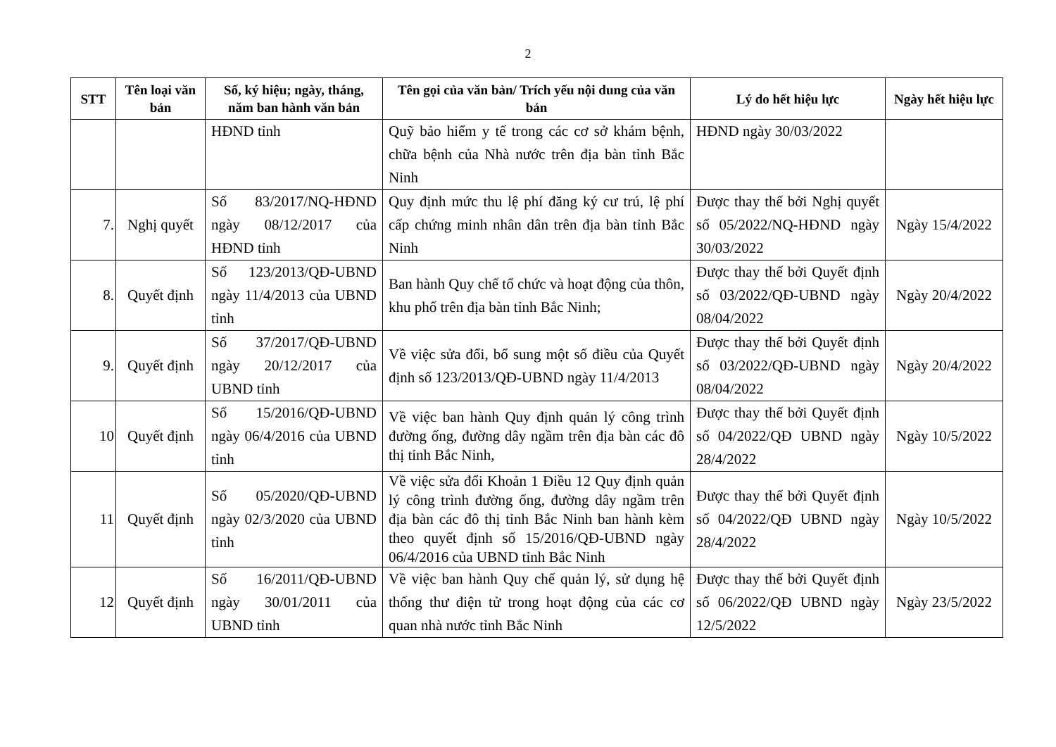2
| STT | Tên loại văn bản | Số, ký hiệu; ngày, tháng, năm ban hành văn bản | Tên gọi của văn bản/ Trích yếu nội dung của văn bản | Lý do hết hiệu lực | Ngày hết hiệu lực |
| --- | --- | --- | --- | --- | --- |
| | | HĐND tỉnh | Quỹ bảo hiểm y tế trong các cơ sở khám bệnh, chữa bệnh của Nhà nước trên địa bàn tỉnh Bắc Ninh | HĐND ngày 30/03/2022 | |
| 7. | Nghị quyết | Số 83/2017/NQ-HĐND ngày 08/12/2017 của HĐND tỉnh | Quy định mức thu lệ phí đăng ký cư trú, lệ phí cấp chứng minh nhân dân trên địa bàn tỉnh Bắc Ninh | Được thay thế bởi Nghị quyết số 05/2022/NQ-HĐND ngày 30/03/2022 | Ngày 15/4/2022 |
| 8. | Quyết định | Số 123/2013/QĐ-UBND ngày 11/4/2013 của UBND tỉnh | Ban hành Quy chế tổ chức và hoạt động của thôn, khu phố trên địa bàn tỉnh Bắc Ninh; | Được thay thế bởi Quyết định số 03/2022/QĐ-UBND ngày 08/04/2022 | Ngày 20/4/2022 |
| 9. | Quyết định | Số 37/2017/QĐ-UBND ngày 20/12/2017 của UBND tỉnh | Về việc sửa đổi, bổ sung một số điều của Quyết định số 123/2013/QĐ-UBND ngày 11/4/2013 | Được thay thế bởi Quyết định số 03/2022/QĐ-UBND ngày 08/04/2022 | Ngày 20/4/2022 |
| 10 | Quyết định | Số 15/2016/QĐ-UBND ngày 06/4/2016 của UBND tỉnh | Về việc ban hành Quy định quản lý công trình đường ống, đường dây ngầm trên địa bàn các đô thị tỉnh Bắc Ninh, | Được thay thế bởi Quyết định số 04/2022/QĐ UBND ngày 28/4/2022 | Ngày 10/5/2022 |
| 11 | Quyết định | Số 05/2020/QĐ-UBND ngày 02/3/2020 của UBND tỉnh | Về việc sửa đổi Khoản 1 Điều 12 Quy định quản lý công trình đường ống, đường dây ngầm trên địa bàn các đô thị tỉnh Bắc Ninh ban hành kèm theo quyết định số 15/2016/QĐ-UBND ngày 06/4/2016 của UBND tỉnh Bắc Ninh | Được thay thế bởi Quyết định số 04/2022/QĐ UBND ngày 28/4/2022 | Ngày 10/5/2022 |
| 12 | Quyết định | Số 16/2011/QĐ-UBND ngày 30/01/2011 của UBND tỉnh | Về việc ban hành Quy chế quản lý, sử dụng hệ thống thư điện tử trong hoạt động của các cơ quan nhà nước tỉnh Bắc Ninh | Được thay thế bởi Quyết định số 06/2022/QĐ UBND ngày 12/5/2022 | Ngày 23/5/2022 |